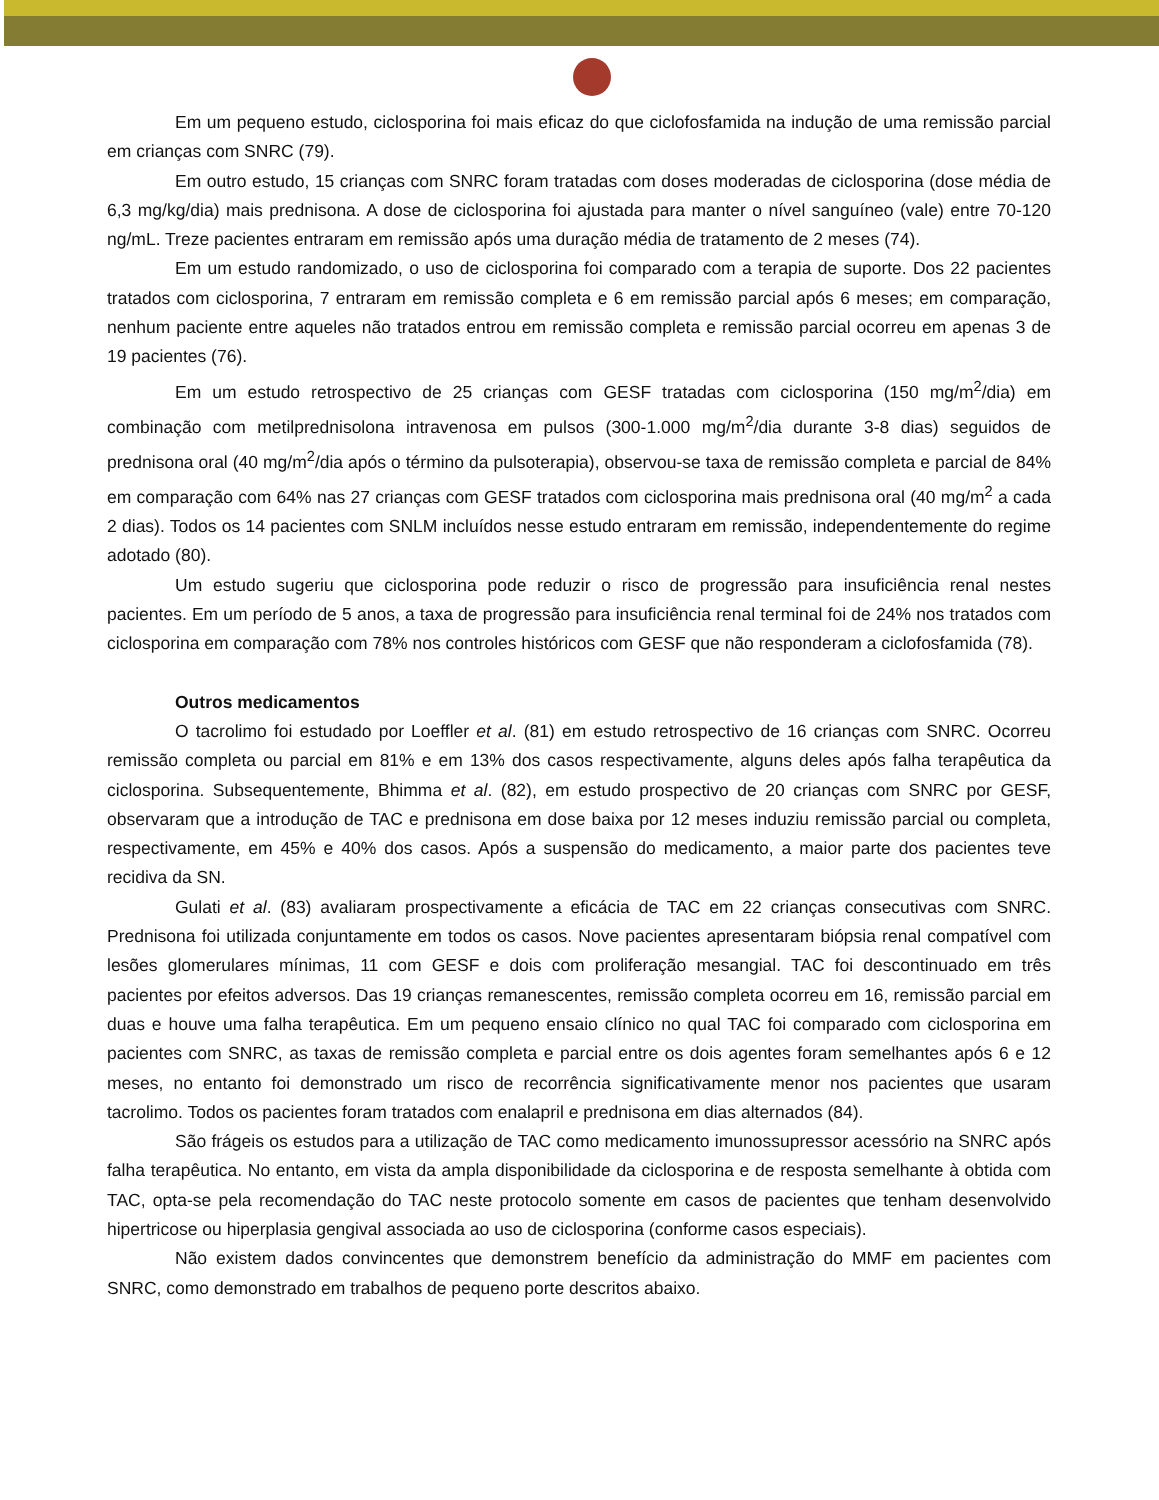Em um pequeno estudo, ciclosporina foi mais eficaz do que ciclofosfamida na indução de uma remissão parcial em crianças com SNRC (79).
Em outro estudo, 15 crianças com SNRC foram tratadas com doses moderadas de ciclosporina (dose média de 6,3 mg/kg/dia) mais prednisona. A dose de ciclosporina foi ajustada para manter o nível sanguíneo (vale) entre 70-120 ng/mL. Treze pacientes entraram em remissão após uma duração média de tratamento de 2 meses (74).
Em um estudo randomizado, o uso de ciclosporina foi comparado com a terapia de suporte. Dos 22 pacientes tratados com ciclosporina, 7 entraram em remissão completa e 6 em remissão parcial após 6 meses; em comparação, nenhum paciente entre aqueles não tratados entrou em remissão completa e remissão parcial ocorreu em apenas 3 de 19 pacientes (76).
Em um estudo retrospectivo de 25 crianças com GESF tratadas com ciclosporina (150 mg/m<sup>2</sup>/dia) em combinação com metilprednisolona intravenosa em pulsos (300-1.000 mg/m<sup>2</sup>/dia durante 3-8 dias) seguidos de prednisona oral (40 mg/m<sup>2</sup>/dia após o término da pulsoterapia), observou-se taxa de remissão completa e parcial de 84% em comparação com 64% nas 27 crianças com GESF tratados com ciclosporina mais prednisona oral (40 mg/m<sup>2</sup> a cada 2 dias). Todos os 14 pacientes com SNLM incluídos nesse estudo entraram em remissão, independentemente do regime adotado (80).
Um estudo sugeriu que ciclosporina pode reduzir o risco de progressão para insuficiência renal nestes pacientes. Em um período de 5 anos, a taxa de progressão para insuficiência renal terminal foi de 24% nos tratados com ciclosporina em comparação com 78% nos controles históricos com GESF que não responderam a ciclofosfamida (78).
Outros medicamentos
O tacrolimo foi estudado por Loeffler et al. (81) em estudo retrospectivo de 16 crianças com SNRC. Ocorreu remissão completa ou parcial em 81% e em 13% dos casos respectivamente, alguns deles após falha terapêutica da ciclosporina. Subsequentemente, Bhimma et al. (82), em estudo prospectivo de 20 crianças com SNRC por GESF, observaram que a introdução de TAC e prednisona em dose baixa por 12 meses induziu remissão parcial ou completa, respectivamente, em 45% e 40% dos casos. Após a suspensão do medicamento, a maior parte dos pacientes teve recidiva da SN.
Gulati et al. (83) avaliaram prospectivamente a eficácia de TAC em 22 crianças consecutivas com SNRC. Prednisona foi utilizada conjuntamente em todos os casos. Nove pacientes apresentaram biópsia renal compatível com lesões glomerulares mínimas, 11 com GESF e dois com proliferação mesangial. TAC foi descontinuado em três pacientes por efeitos adversos. Das 19 crianças remanescentes, remissão completa ocorreu em 16, remissão parcial em duas e houve uma falha terapêutica. Em um pequeno ensaio clínico no qual TAC foi comparado com ciclosporina em pacientes com SNRC, as taxas de remissão completa e parcial entre os dois agentes foram semelhantes após 6 e 12 meses, no entanto foi demonstrado um risco de recorrência significativamente menor nos pacientes que usaram tacrolimo. Todos os pacientes foram tratados com enalapril e prednisona em dias alternados (84).
São frágeis os estudos para a utilização de TAC como medicamento imunossupressor acessório na SNRC após falha terapêutica. No entanto, em vista da ampla disponibilidade da ciclosporina e de resposta semelhante à obtida com TAC, opta-se pela recomendação do TAC neste protocolo somente em casos de pacientes que tenham desenvolvido hipertricose ou hiperplasia gengival associada ao uso de ciclosporina (conforme casos especiais).
Não existem dados convincentes que demonstrem benefício da administração do MMF em pacientes com SNRC, como demonstrado em trabalhos de pequeno porte descritos abaixo.